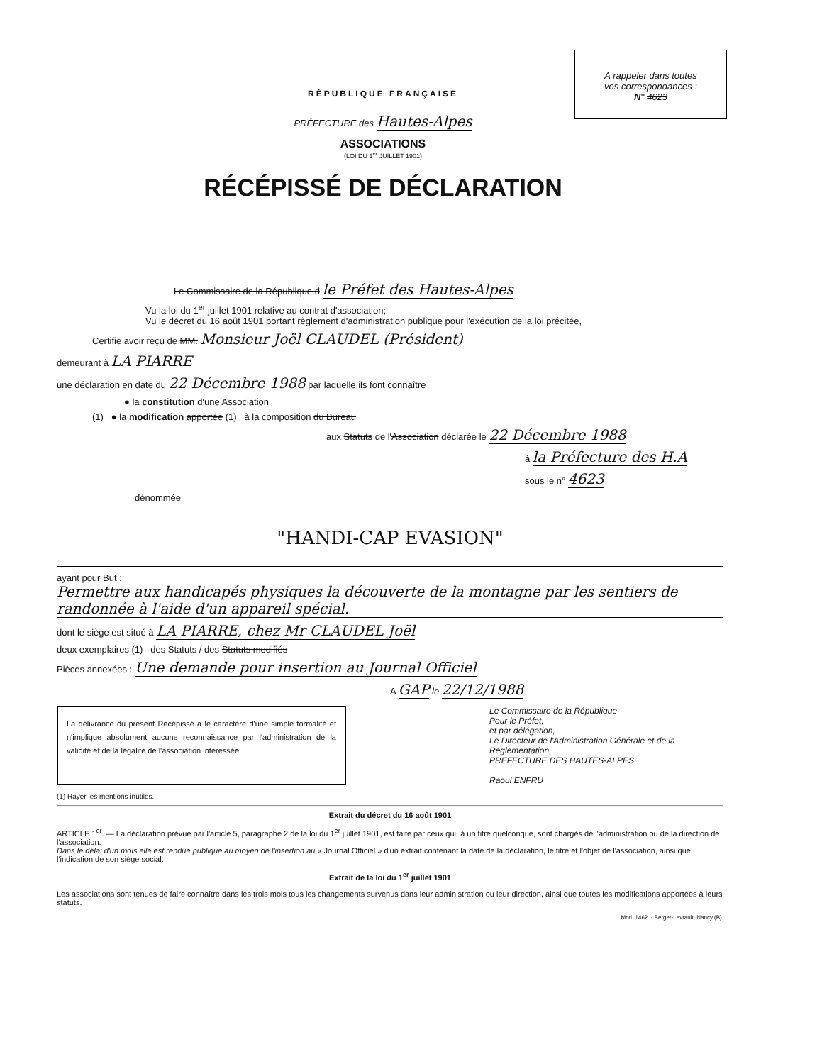A rappeler dans toutes
vos correspondances :
N° 4623
RÉPUBLIQUE FRANÇAISE
PRÉFECTURE des Hautes-Alpes
ASSOCIATIONS
(LOI DU 1<sup>er</sup> JUILLET 1901)
RÉCÉPISSÉ DE DÉCLARATION
Le Commissaire de la République d le Préfet des Hautes-Alpes
Vu la loi du 1<sup>er</sup> juillet 1901 relative au contrat d'association;
Vu le décret du 16 août 1901 portant règlement d'administration publique pour l'exécution de la loi précitée,
Certifie avoir reçu de MM. Monsieur Joël CLAUDEL (Président)
demeurant à LA PIARRE
une déclaration en date du 22 Décembre 1988 par laquelle ils font connaître
● la constitution d'une Association
(1) ● la modification apportée (1) à la composition du Bureau
aux Statuts de l'Association déclarée le 22 Décembre 1988
à la Préfecture des H.A
sous le n° 4623
dénommée
"HANDI-CAP EVASION"
ayant pour But : Permettre aux handicapés physiques la découverte de la montagne par les sentiers de randonnée à l'aide d'un appareil spécial.
dont le siège est situé à LA PIARRE, chez Mr CLAUDEL Joël
deux exemplaires (1) des Statuts / des Statuts modifiés
Pièces annexées : Une demande pour insertion au Journal Officiel
A GAP le 22/12/1988
La délivrance du présent Récépissé a le caractère d'une simple formalité et n'implique absolument aucune reconnaissance par l'administration de la validité et de la légalité de l'association intéressée.
Le Commissaire de la République
Pour le Préfet,
et par délégation,
Le Directeur de l'Administration Générale et de la Réglementation,
PREFECTURE DES HAUTES-ALPES
Raoul ENFRU
(1) Rayer les mentions inutiles.
Extrait du décret du 16 août 1901
ARTICLE 1<sup>er</sup>. — La déclaration prévue par l'article 5, paragraphe 2 de la loi du 1<sup>er</sup> juillet 1901, est faite par ceux qui, à un titre quelconque, sont chargés de l'administration ou de la direction de l'association.
Dans le délai d'un mois elle est rendue publique au moyen de l'insertion au « Journal Officiel » d'un extrait contenant la date de la déclaration, le titre et l'objet de l'association, ainsi que l'indication de son siège social.
Extrait de la loi du 1<sup>er</sup> juillet 1901
Les associations sont tenues de faire connaître dans les trois mois tous les changements survenus dans leur administration ou leur direction, ainsi que toutes les modifications apportées à leurs statuts.
Mod. 1462. - Berger-Levrault, Nancy (B).